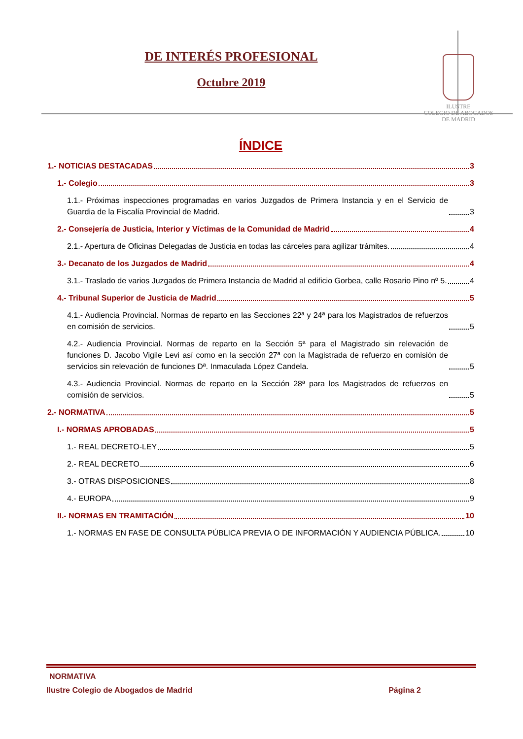DE INTERÉS PROFESIONAL
Octubre 2019
ILUSTRE
COLEGIO DE ABOGADOS
DE MADRID
ÍNDICE
1.- NOTICIAS DESTACADAS 3
1.- Colegio 3
1.1.- Próximas inspecciones programadas en varios Juzgados de Primera Instancia y en el Servicio de Guardia de la Fiscalía Provincial de Madrid. 3
2.- Consejería de Justicia, Interior y Víctimas de la Comunidad de Madrid 4
2.1.- Apertura de Oficinas Delegadas de Justicia en todas las cárceles para agilizar trámites. 4
3.- Decanato de los Juzgados de Madrid 4
3.1.- Traslado de varios Juzgados de Primera Instancia de Madrid al edificio Gorbea, calle Rosario Pino nº 5. 4
4.- Tribunal Superior de Justicia de Madrid 5
4.1.- Audiencia Provincial. Normas de reparto en las Secciones 22ª y 24ª para los Magistrados de refuerzos en comisión de servicios. 5
4.2.- Audiencia Provincial. Normas de reparto en la Sección 5ª para el Magistrado sin relevación de funciones D. Jacobo Vigile Levi así como en la sección 27ª con la Magistrada de refuerzo en comisión de servicios sin relevación de funciones Dª. Inmaculada López Candela. 5
4.3.- Audiencia Provincial. Normas de reparto en la Sección 28ª para los Magistrados de refuerzos en comisión de servicios. 5
2.- NORMATIVA 5
I.- NORMAS APROBADAS 5
1.- REAL DECRETO-LEY 5
2.- REAL DECRETO 6
3.- OTRAS DISPOSICIONES 8
4.- EUROPA 9
II.- NORMAS EN TRAMITACIÓN 10
1.- NORMAS EN FASE DE CONSULTA PÚBLICA PREVIA O DE INFORMACIÓN Y AUDIENCIA PÚBLICA. 10
NORMATIVA
Ilustre Colegio de Abogados de Madrid Página 2